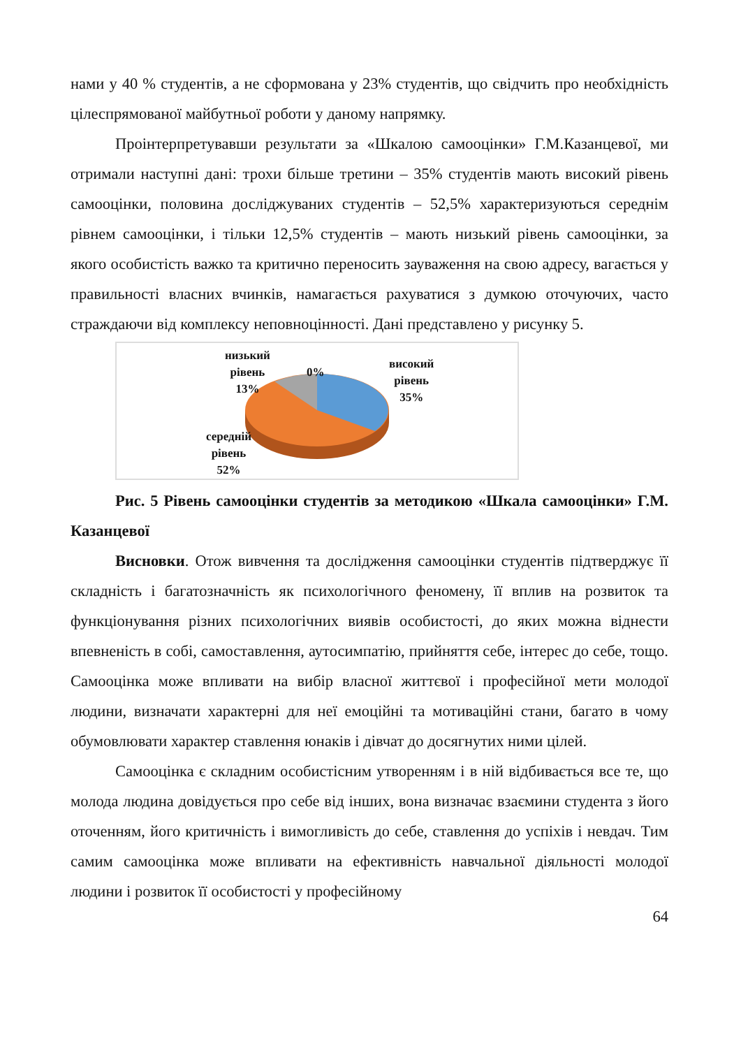нами у 40 % студентів, а не сформована у 23% студентів, що свідчить про необхідність цілеспрямованої майбутньої роботи у даному напрямку.
Проінтерпретувавши результати за «Шкалою самооцінки» Г.М.Казанцевої, ми отримали наступні дані: трохи більше третини – 35% студентів мають високий рівень самооцінки, половина досліджуваних студентів – 52,5% характеризуються середнім рівнем самооцінки, і тільки 12,5% студентів – мають низький рівень самооцінки, за якого особистість важко та критично переносить зауваження на свою адресу, вагається у правильності власних вчинків, намагається рахуватися з думкою оточуючих, часто страждаючи від комплексу неповноцінності. Дані представлено у рисунку 5.
низький
рівень
13%
0%
високий
рівень
35%
середній
рівень
52%
Рис. 5 Рівень самооцінки студентів за методикою «Шкала самооцінки» Г.М. Казанцевої
Висновки. Отож вивчення та дослідження самооцінки студентів підтверджує її складність і багатозначність як психологічного феномену, її вплив на розвиток та функціонування різних психологічних виявів особистості, до яких можна віднести впевненість в собі, самоставлення, аутосимпатію, прийняття себе, інтерес до себе, тощо. Самооцінка може впливати на вибір власної життєвої і професійної мети молодої людини, визначати характерні для неї емоційні та мотиваційні стани, багато в чому обумовлювати характер ставлення юнаків і дівчат до досягнутих ними цілей.
Самооцінка є складним особистісним утворенням і в ній відбивається все те, що молода людина довідується про себе від інших, вона визначає взаємини студента з його оточенням, його критичність і вимогливість до себе, ставлення до успіхів і невдач. Тим самим самооцінка може впливати на ефективність навчальної діяльності молодої людини і розвиток її особистості у професійному
64